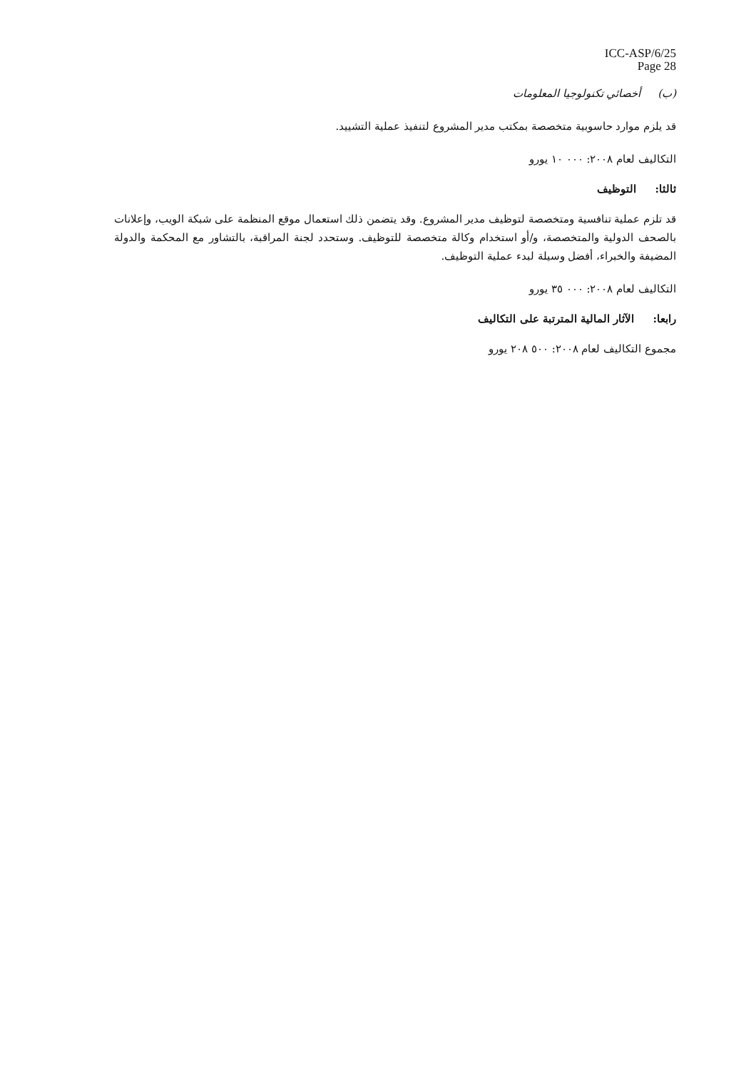ICC-ASP/6/25
Page 28
(ب) أخصائي تكنولوجيا المعلومات
قد يلزم موارد حاسوبية متخصصة بمكتب مدير المشروع لتنفيذ عملية التشييد.
التكاليف لعام ٢٠٠٨: ٠٠٠ ١٠ يورو
ثالثا: التوظيف
قد تلزم عملية تنافسية ومتخصصة لتوظيف مدير المشروع. وقد يتضمن ذلك استعمال موقع المنظمة على شبكة الويب، وإعلانات بالصحف الدولية والمتخصصة، و/أو استخدام وكالة متخصصة للتوظيف. وستحدد لجنة المراقبة، بالتشاور مع المحكمة والدولة المضيفة والخبراء، أفضل وسيلة لبدء عملية التوظيف.
التكاليف لعام ٢٠٠٨: ٠٠٠ ٣٥ يورو
رابعا: الآثار المالية المترتبة على التكاليف
مجموع التكاليف لعام ٢٠٠٨: ٥٠٠ ٢٠٨ يورو